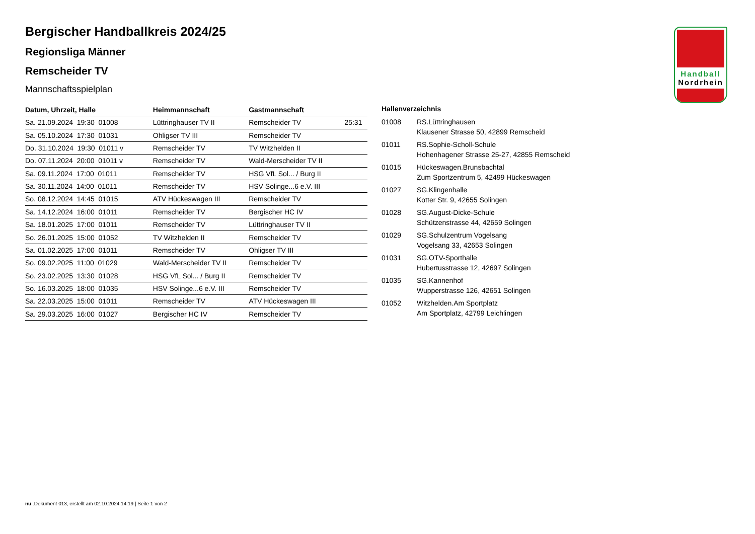Bergischer Handballkreis 2024/25
Regionsliga Männer
Remscheider TV
Mannschaftsspielplan
| Datum, Uhrzeit, Halle | Heimmannschaft | Gastmannschaft | |
| --- | --- | --- | --- |
| Sa. 21.09.2024 19:30 01008 | Lüttringhauser TV II | Remscheider TV | 25:31 |
| Sa. 05.10.2024 17:30 01031 | Ohligser TV III | Remscheider TV | |
| Do. 31.10.2024 19:30 01011 v | Remscheider TV | TV Witzhelden II | |
| Do. 07.11.2024 20:00 01011 v | Remscheider TV | Wald-Merscheider TV II | |
| Sa. 09.11.2024 17:00 01011 | Remscheider TV | HSG VfL Sol... / Burg II | |
| Sa. 30.11.2024 14:00 01011 | Remscheider TV | HSV Solinge...6 e.V. III | |
| So. 08.12.2024 14:45 01015 | ATV Hückeswagen III | Remscheider TV | |
| Sa. 14.12.2024 16:00 01011 | Remscheider TV | Bergischer HC IV | |
| Sa. 18.01.2025 17:00 01011 | Remscheider TV | Lüttringhauser TV II | |
| So. 26.01.2025 15:00 01052 | TV Witzhelden II | Remscheider TV | |
| Sa. 01.02.2025 17:00 01011 | Remscheider TV | Ohligser TV III | |
| So. 09.02.2025 11:00 01029 | Wald-Merscheider TV II | Remscheider TV | |
| So. 23.02.2025 13:30 01028 | HSG VfL Sol... / Burg II | Remscheider TV | |
| So. 16.03.2025 18:00 01035 | HSV Solinge...6 e.V. III | Remscheider TV | |
| Sa. 22.03.2025 15:00 01011 | Remscheider TV | ATV Hückeswagen III | |
| Sa. 29.03.2025 16:00 01027 | Bergischer HC IV | Remscheider TV | |
Hallenverzeichnis
| 01008 | RS.Lüttringhausen Klausener Strasse 50, 42899 Remscheid |
| 01011 | RS.Sophie-Scholl-Schule Hohenhagener Strasse 25-27, 42855 Remscheid |
| 01015 | Hückeswagen.Brunsbachtal Zum Sportzentrum 5, 42499 Hückeswagen |
| 01027 | SG.Klingenhalle Kotter Str. 9, 42655 Solingen |
| 01028 | SG.August-Dicke-Schule Schützenstrasse 44, 42659 Solingen |
| 01029 | SG.Schulzentrum Vogelsang Vogelsang 33, 42653 Solingen |
| 01031 | SG.OTV-Sporthalle Hubertusstrasse 12, 42697 Solingen |
| 01035 | SG.Kannenhof Wupperstrasse 126, 42651 Solingen |
| 01052 | Witzhelden.Am Sportplatz Am Sportplatz, 42799 Leichlingen |
Handball
Nordrhein
nu .Dokument 013, erstellt am 02.10.2024 14:19 | Seite 1 von 2